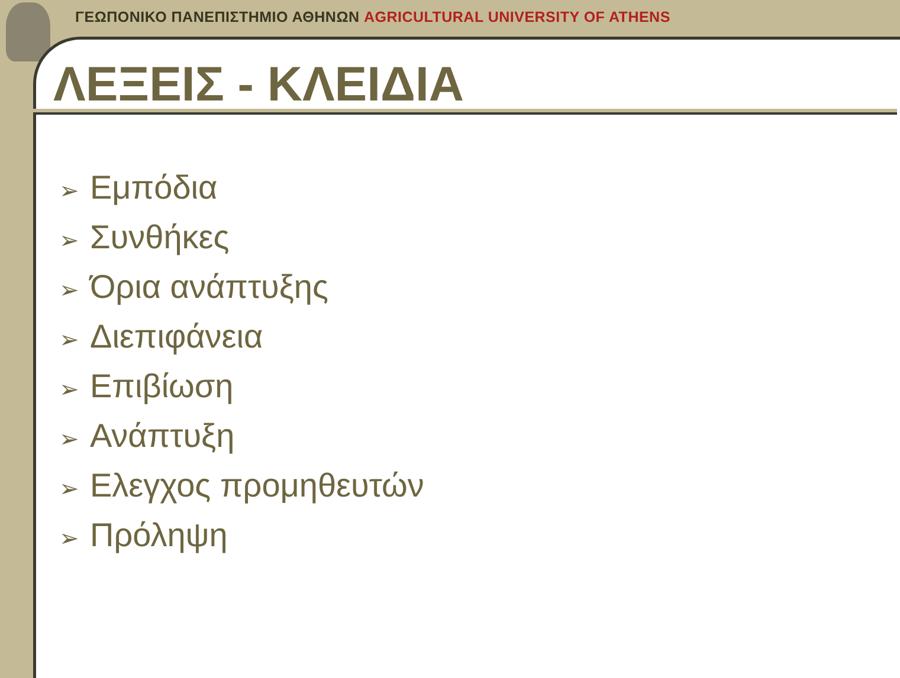ΓΕΩΠΟΝΙΚΟ ΠΑΝΕΠΙΣΤΗΜΙΟ ΑΘΗΝΩΝ AGRICULTURAL UNIVERSITY OF ATHENS
ΛΕΞΕΙΣ - ΚΛΕΙΔΙΑ
➢ Εμπόδια
➢ Συνθήκες
➢ Όρια ανάπτυξης
➢ Διεπιφάνεια
➢ Επιβίωση
➢ Ανάπτυξη
➢ Ελεγχος προμηθευτών
➢ Πρόληψη